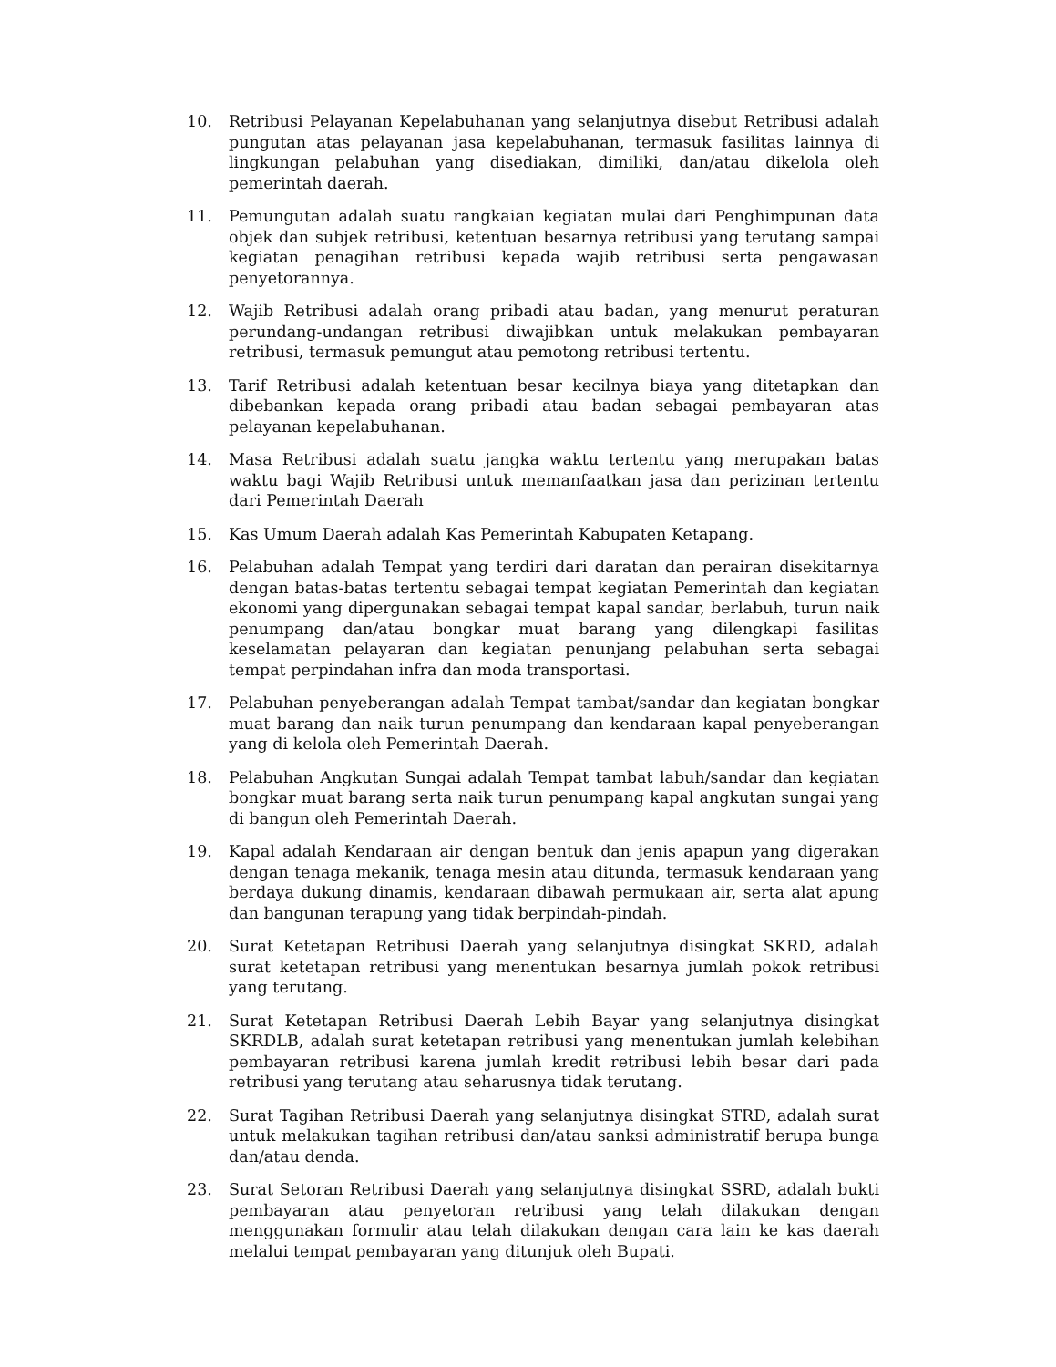10. Retribusi Pelayanan Kepelabuhanan yang selanjutnya disebut Retribusi adalah pungutan atas pelayanan jasa kepelabuhanan, termasuk fasilitas lainnya di lingkungan pelabuhan yang disediakan, dimiliki, dan/atau dikelola oleh pemerintah daerah.
11. Pemungutan adalah suatu rangkaian kegiatan mulai dari Penghimpunan data objek dan subjek retribusi, ketentuan besarnya retribusi yang terutang sampai kegiatan penagihan retribusi kepada wajib retribusi serta pengawasan penyetorannya.
12. Wajib Retribusi adalah orang pribadi atau badan, yang menurut peraturan perundang-undangan retribusi diwajibkan untuk melakukan pembayaran retribusi, termasuk pemungut atau pemotong retribusi tertentu.
13. Tarif Retribusi adalah ketentuan besar kecilnya biaya yang ditetapkan dan dibebankan kepada orang pribadi atau badan sebagai pembayaran atas pelayanan kepelabuhanan.
14. Masa Retribusi adalah suatu jangka waktu tertentu yang merupakan batas waktu bagi Wajib Retribusi untuk memanfaatkan jasa dan perizinan tertentu dari Pemerintah Daerah
15. Kas Umum Daerah adalah Kas Pemerintah Kabupaten Ketapang.
16. Pelabuhan adalah Tempat yang terdiri dari daratan dan perairan disekitarnya dengan batas-batas tertentu sebagai tempat kegiatan Pemerintah dan kegiatan ekonomi yang dipergunakan sebagai tempat kapal sandar, berlabuh, turun naik penumpang dan/atau bongkar muat barang yang dilengkapi fasilitas keselamatan pelayaran dan kegiatan penunjang pelabuhan serta sebagai tempat perpindahan infra dan moda transportasi.
17. Pelabuhan penyeberangan adalah Tempat tambat/sandar dan kegiatan bongkar muat barang dan naik turun penumpang dan kendaraan kapal penyeberangan yang di kelola oleh Pemerintah Daerah.
18. Pelabuhan Angkutan Sungai adalah Tempat tambat labuh/sandar dan kegiatan bongkar muat barang serta naik turun penumpang kapal angkutan sungai yang di bangun oleh Pemerintah Daerah.
19. Kapal adalah Kendaraan air dengan bentuk dan jenis apapun yang digerakan dengan tenaga mekanik, tenaga mesin atau ditunda, termasuk kendaraan yang berdaya dukung dinamis, kendaraan dibawah permukaan air, serta alat apung dan bangunan terapung yang tidak berpindah-pindah.
20. Surat Ketetapan Retribusi Daerah yang selanjutnya disingkat SKRD, adalah surat ketetapan retribusi yang menentukan besarnya jumlah pokok retribusi yang terutang.
21. Surat Ketetapan Retribusi Daerah Lebih Bayar yang selanjutnya disingkat SKRDLB, adalah surat ketetapan retribusi yang menentukan jumlah kelebihan pembayaran retribusi karena jumlah kredit retribusi lebih besar dari pada retribusi yang terutang atau seharusnya tidak terutang.
22. Surat Tagihan Retribusi Daerah yang selanjutnya disingkat STRD, adalah surat untuk melakukan tagihan retribusi dan/atau sanksi administratif berupa bunga dan/atau denda.
23. Surat Setoran Retribusi Daerah yang selanjutnya disingkat SSRD, adalah bukti pembayaran atau penyetoran retribusi yang telah dilakukan dengan menggunakan formulir atau telah dilakukan dengan cara lain ke kas daerah melalui tempat pembayaran yang ditunjuk oleh Bupati.